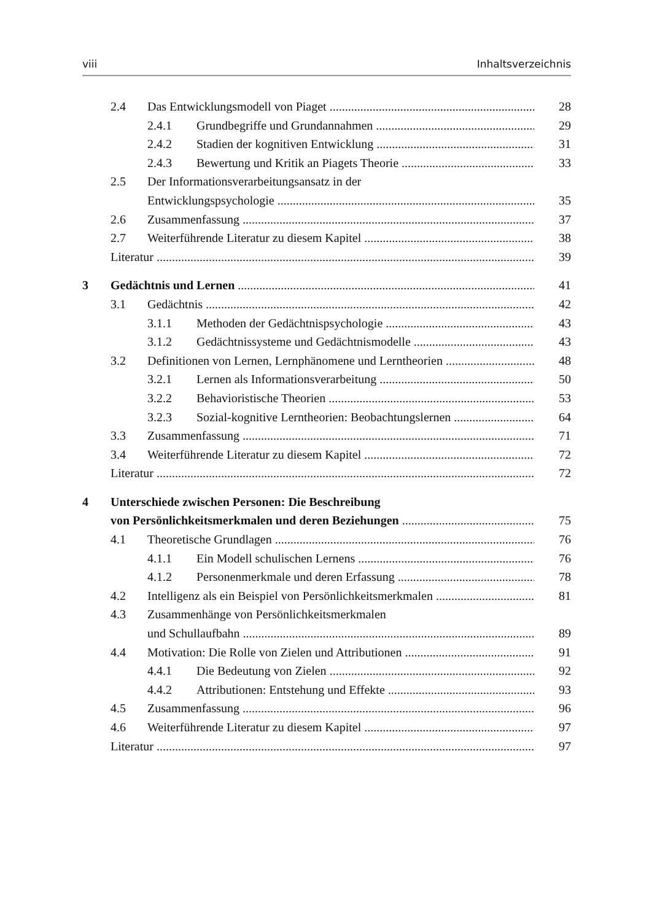viii Inhaltsverzeichnis
2.4 Das Entwicklungsmodell von Piaget 28
2.4.1 Grundbegriffe und Grundannahmen 29
2.4.2 Stadien der kognitiven Entwicklung 31
2.4.3 Bewertung und Kritik an Piagets Theorie 33
2.5 Der Informationsverarbeitungsansatz in der
Entwicklungspsychologie 35
2.6 Zusammenfassung 37
2.7 Weiterführende Literatur zu diesem Kapitel 38
Literatur 39
3 Gedächtnis und Lernen 41
3.1 Gedächtnis 42
3.1.1 Methoden der Gedächtnispsychologie 43
3.1.2 Gedächtnissysteme und Gedächtnismodelle 43
3.2 Definitionen von Lernen, Lernphänomene und Lerntheorien 48
3.2.1 Lernen als Informationsverarbeitung 50
3.2.2 Behavioristische Theorien 53
3.2.3 Sozial-kognitive Lerntheorien: Beobachtungslernen 64
3.3 Zusammenfassung 71
3.4 Weiterführende Literatur zu diesem Kapitel 72
Literatur 72
4 Unterschiede zwischen Personen: Die Beschreibung
von Persönlichkeitsmerkmalen und deren Beziehungen 75
4.1 Theoretische Grundlagen 76
4.1.1 Ein Modell schulischen Lernens 76
4.1.2 Personenmerkmale und deren Erfassung 78
4.2 Intelligenz als ein Beispiel von Persönlichkeitsmerkmalen 81
4.3 Zusammenhänge von Persönlichkeitsmerkmalen
und Schullaufbahn 89
4.4 Motivation: Die Rolle von Zielen und Attributionen 91
4.4.1 Die Bedeutung von Zielen 92
4.4.2 Attributionen: Entstehung und Effekte 93
4.5 Zusammenfassung 96
4.6 Weiterführende Literatur zu diesem Kapitel 97
Literatur 97